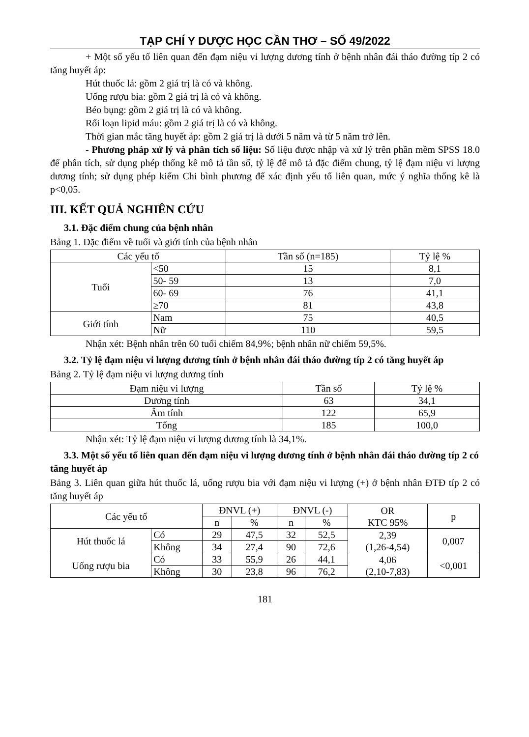TẠP CHÍ Y DƯỢC HỌC CẦN THƠ – SỐ 49/2022
+ Một số yếu tố liên quan đến đạm niệu vi lượng dương tính ở bệnh nhân đái tháo đường típ 2 có tăng huyết áp:
Hút thuốc lá: gồm 2 giá trị là có và không.
Uống rượu bia: gồm 2 giá trị là có và không.
Béo bụng: gồm 2 giá trị là có và không.
Rối loạn lipid máu: gồm 2 giá trị là có và không.
Thời gian mắc tăng huyết áp: gồm 2 giá trị là dưới 5 năm và từ 5 năm trở lên.
- Phương pháp xử lý và phân tích số liệu: Số liệu được nhập và xử lý trên phần mềm SPSS 18.0 để phân tích, sử dụng phép thống kê mô tả tần số, tỷ lệ để mô tả đặc điểm chung, tỷ lệ đạm niệu vi lượng dương tính; sử dụng phép kiểm Chi bình phương để xác định yếu tố liên quan, mức ý nghĩa thống kê là p<0,05.
III. KẾT QUẢ NGHIÊN CỨU
3.1. Đặc điểm chung của bệnh nhân
Bảng 1. Đặc điểm về tuổi và giới tính của bệnh nhân
| Các yếu tố | | Tần số (n=185) | Tỷ lệ % |
| --- | --- | --- | --- |
| Tuổi | <50 | 15 | 8,1 |
| | 50- 59 | 13 | 7,0 |
| | 60- 69 | 76 | 41,1 |
| | ≥70 | 81 | 43,8 |
| Giới tính | Nam | 75 | 40,5 |
| | Nữ | 110 | 59,5 |
Nhận xét: Bệnh nhân trên 60 tuổi chiếm 84,9%; bệnh nhân nữ chiếm 59,5%.
3.2. Tỷ lệ đạm niệu vi lượng dương tính ở bệnh nhân đái tháo đường típ 2 có tăng huyết áp
Bảng 2. Tỷ lệ đạm niệu vi lượng dương tính
| Đạm niệu vi lượng | Tần số | Tỷ lệ % |
| --- | --- | --- |
| Dương tính | 63 | 34,1 |
| Âm tính | 122 | 65,9 |
| Tổng | 185 | 100,0 |
Nhận xét: Tỷ lệ đạm niệu vi lượng dương tính là 34,1%.
3.3. Một số yếu tố liên quan đến đạm niệu vi lượng dương tính ở bệnh nhân đái tháo đường típ 2 có tăng huyết áp
Bảng 3. Liên quan giữa hút thuốc lá, uống rượu bia với đạm niệu vi lượng (+) ở bệnh nhân ĐTĐ típ 2 có tăng huyết áp
| Các yếu tố | | ĐNVL (+) | | ĐNVL (-) | | OR KTC 95% | p |
| --- | --- | --- | --- | --- | --- | --- | --- |
| | | n | % | n | % | | |
| Hút thuốc lá | Có | 29 | 47,5 | 32 | 52,5 | 2,39 (1,26-4,54) | 0,007 |
| | Không | 34 | 27,4 | 90 | 72,6 | | |
| Uống rượu bia | Có | 33 | 55,9 | 26 | 44,1 | 4,06 (2,10-7,83) | <0,001 |
| | Không | 30 | 23,8 | 96 | 76,2 | | |
181